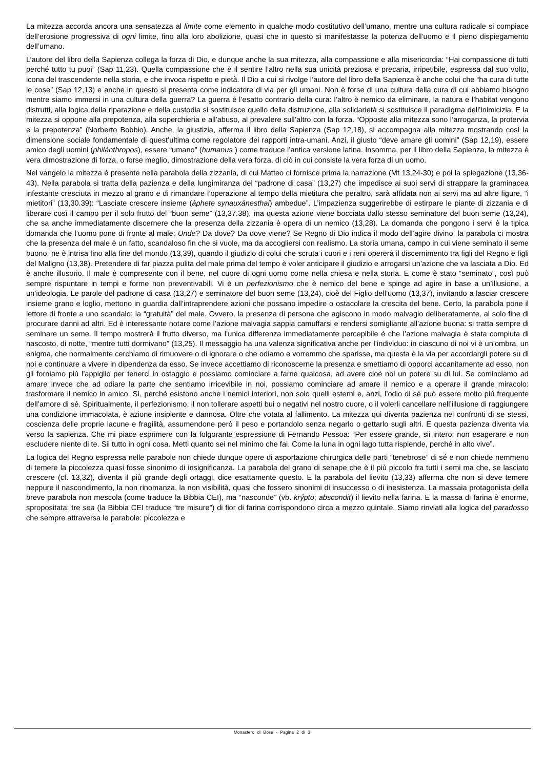La mitezza accorda ancora una sensatezza al limite come elemento in qualche modo costitutivo dell’umano, mentre una cultura radicale si compiace dell’erosione progressiva di ogni limite, fino alla loro abolizione, quasi che in questo si manifestasse la potenza dell’uomo e il pieno dispiegamento dell’umano.
L’autore del libro della Sapienza collega la forza di Dio, e dunque anche la sua mitezza, alla compassione e alla misericordia: “Hai compassione di tutti perché tutto tu puoi” (Sap 11,23). Quella compassione che è il sentire l’altro nella sua unicità preziosa e precaria, irripetibile, espressa dal suo volto, icona del trascendente nella storia, e che invoca rispetto e pietà. Il Dio a cui si rivolge l’autore del libro della Sapienza è anche colui che “ha cura di tutte le cose” (Sap 12,13) e anche in questo si presenta come indicatore di via per gli umani. Non è forse di una cultura della cura di cui abbiamo bisogno mentre siamo immersi in una cultura della guerra? La guerra è l’esatto contrario della cura: l’altro è nemico da eliminare, la natura e l’habitat vengono distrutti, alla logica della riparazione e della custodia si sostituisce quello della distruzione, alla solidarietà si sostituisce il paradigma dell’inimicizia. E la mitezza si oppone alla prepotenza, alla soperchieria e all’abuso, al prevalere sull’altro con la forza. “Opposte alla mitezza sono l’arroganza, la protervia e la prepotenza” (Norberto Bobbio). Anche, la giustizia, afferma il libro della Sapienza (Sap 12,18), si accompagna alla mitezza mostrando così la dimensione sociale fondamentale di quest’ultima come regolatore dei rapporti intra-umani. Anzi, il giusto “deve amare gli uomini” (Sap 12,19), essere amico degli uomini (philánthropos), essere “umano” (humanus ) come traduce l’antica versione latina. Insomma, per il libro della Sapienza, la mitezza è vera dimostrazione di forza, o forse meglio, dimostrazione della vera forza, di ciò in cui consiste la vera forza di un uomo.
Nel vangelo la mitezza è presente nella parabola della zizzania, di cui Matteo ci fornisce prima la narrazione (Mt 13,24-30) e poi la spiegazione (13,36-43). Nella parabola si tratta della pazienza e della lungimiranza del “padrone di casa” (13,27) che impedisce ai suoi servi di strappare la graminacea infestante cresciuta in mezzo al grano e di rimandare l’operazione al tempo della mietitura che peraltro, sarà affidata non ai servi ma ad altre figure, “i mietitori” (13,30.39): “Lasciate crescere insieme (áphete synauxánesthai) ambedue”. L’impazienza suggerirebbe di estirpare le piante di zizzania e di liberare così il campo per il solo frutto del “buon seme” (13,37.38), ma questa azione viene bocciata dallo stesso seminatore del buon seme (13,24), che sa anche immediatamente discernere che la presenza della zizzania è opera di un nemico (13,28). La domanda che pongono i servi è la tipica domanda che l’uomo pone di fronte al male: Unde? Da dove? Da dove viene? Se Regno di Dio indica il modo dell’agire divino, la parabola ci mostra che la presenza del male è un fatto, scandaloso fin che si vuole, ma da accogliersi con realismo. La storia umana, campo in cui viene seminato il seme buono, ne è intrisa fino alla fine del mondo (13,39), quando il giudizio di colui che scruta i cuori e i reni opererà il discernimento tra figli del Regno e figli del Maligno (13,38). Pretendere di far piazza pulita del male prima del tempo è voler anticipare il giudizio e arrogarsi un’azione che va lasciata a Dio. Ed è anche illusorio. Il male è compresente con il bene, nel cuore di ogni uomo come nella chiesa e nella storia. E come è stato “seminato”, così può sempre rispuntare in tempi e forme non preventivabili. Vi è un perfezionismo che è nemico del bene e spinge ad agire in base a un’illusione, a un’ideologia. Le parole del padrone di casa (13,27) e seminatore del buon seme (13,24), cioè del Figlio dell’uomo (13,37), invitando a lasciar crescere insieme grano e loglio, mettono in guardia dall’intraprendere azioni che possano impedire o ostacolare la crescita del bene. Certo, la parabola pone il lettore di fronte a uno scandalo: la “gratuità” del male. Ovvero, la presenza di persone che agiscono in modo malvagio deliberatamente, al solo fine di procurare danni ad altri. Ed è interessante notare come l’azione malvagia sappia camuffarsi e rendersi somigliante all’azione buona: si tratta sempre di seminare un seme. Il tempo mostrerà il frutto diverso, ma l’unica differenza immediatamente percepibile è che l’azione malvagia è stata compiuta di nascosto, di notte, “mentre tutti dormivano” (13,25). Il messaggio ha una valenza significativa anche per l’individuo: in ciascuno di noi vi è un’ombra, un enigma, che normalmente cerchiamo di rimuovere o di ignorare o che odiamo e vorremmo che sparisse, ma questa è la via per accordargli potere su di noi e continuare a vivere in dipendenza da esso. Se invece accettiamo di riconoscerne la presenza e smettiamo di opporci accanitamente ad esso, non gli forniamo più l’appiglio per tenerci in ostaggio e possiamo cominciare a farne qualcosa, ad avere cioè noi un potere su di lui. Se cominciamo ad amare invece che ad odiare la parte che sentiamo irricevibile in noi, possiamo cominciare ad amare il nemico e a operare il grande miracolo: trasformare il nemico in amico. Sì, perché esistono anche i nemici interiori, non solo quelli esterni e, anzi, l’odio di sé può essere molto più frequente dell’amore di sé. Spiritualmente, il perfezionismo, il non tollerare aspetti bui o negativi nel nostro cuore, o il volerli cancellare nell’illusione di raggiungere una condizione immacolata, è azione insipiente e dannosa. Oltre che votata al fallimento. La mitezza qui diventa pazienza nei confronti di se stessi, coscienza delle proprie lacune e fragilità, assumendone però il peso e portandolo senza negarlo o gettarlo sugli altri. E questa pazienza diventa via verso la sapienza. Che mi piace esprimere con la folgorante espressione di Fernando Pessoa: “Per essere grande, sii intero: non esagerare e non escludere niente di te. Sii tutto in ogni cosa. Metti quanto sei nel minimo che fai. Come la luna in ogni lago tutta risplende, perché in alto vive”.
La logica del Regno espressa nelle parabole non chiede dunque opere di asportazione chirurgica delle parti “tenebrose” di sé e non chiede nemmeno di temere la piccolezza quasi fosse sinonimo di insignificanza. La parabola del grano di senape che è il più piccolo fra tutti i semi ma che, se lasciato crescere (cf. 13,32), diventa il più grande degli ortaggi, dice esattamente questo. E la parabola del lievito (13,33) afferma che non si deve temere neppure il nascondimento, la non rinomanza, la non visibilità, quasi che fossero sinonimi di insuccesso o di inesistenza. La massaia protagonista della breve parabola non mescola (come traduce la Bibbia CEI), ma “nasconde” (vb. krýpto; abscondit) il lievito nella farina. E la massa di farina è enorme, spropositata: tre sea (la Bibbia CEI traduce “tre misure”) di fior di farina corrispondono circa a mezzo quintale. Siamo rinviati alla logica del paradosso che sempre attraversa le parabole: piccolezza e
Monastero di Bose - Pagina 2 di 3